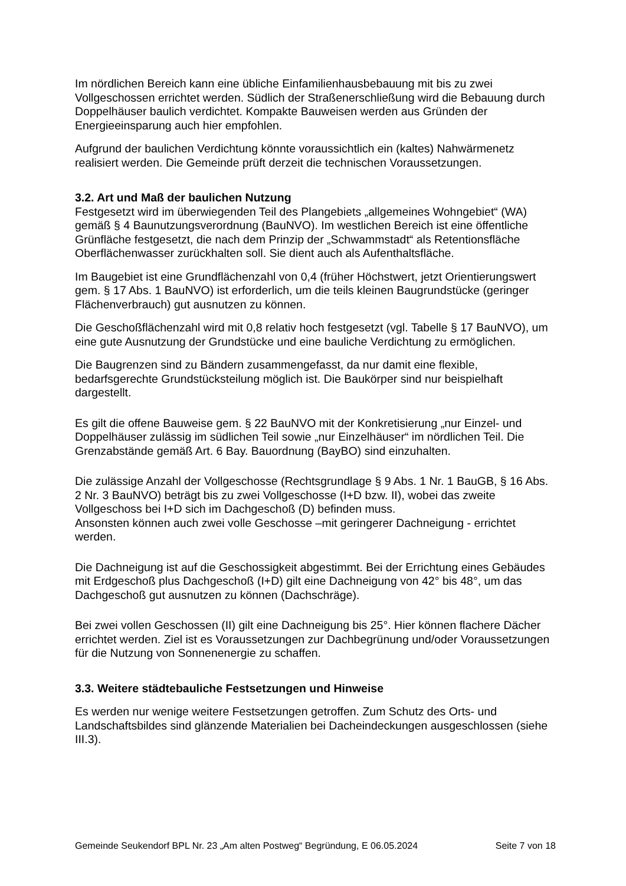Im nördlichen Bereich kann eine übliche Einfamilienhausbebauung mit bis zu zwei Vollgeschossen errichtet werden. Südlich der Straßenerschließung wird die Bebauung durch Doppelhäuser baulich verdichtet. Kompakte Bauweisen werden aus Gründen der Energieeinsparung auch hier empfohlen.
Aufgrund der baulichen Verdichtung könnte voraussichtlich ein (kaltes) Nahwärmenetz realisiert werden. Die Gemeinde prüft derzeit die technischen Voraussetzungen.
3.2. Art und Maß der baulichen Nutzung
Festgesetzt wird im überwiegenden Teil des Plangebiets „allgemeines Wohngebiet“ (WA) gemäß § 4 Baunutzungsverordnung (BauNVO). Im westlichen Bereich ist eine öffentliche Grünfläche festgesetzt, die nach dem Prinzip der „Schwammstadt“ als Retentionsfläche Oberflächenwasser zurückhalten soll. Sie dient auch als Aufenthaltsfläche.
Im Baugebiet ist eine Grundflächenzahl von 0,4 (früher Höchstwert, jetzt Orientierungswert gem. § 17 Abs. 1 BauNVO) ist erforderlich, um die teils kleinen Baugrundstücke (geringer Flächenverbrauch) gut ausnutzen zu können.
Die Geschoßflächenzahl wird mit 0,8 relativ hoch festgesetzt (vgl. Tabelle § 17 BauNVO), um eine gute Ausnutzung der Grundstücke und eine bauliche Verdichtung zu ermöglichen.
Die Baugrenzen sind zu Bändern zusammengefasst, da nur damit eine flexible, bedarfsgerechte Grundstücksteilung möglich ist. Die Baukörper sind nur beispielhaft dargestellt.
Es gilt die offene Bauweise gem. § 22 BauNVO mit der Konkretisierung „nur Einzel- und Doppelhäuser zulässig im südlichen Teil sowie „nur Einzelhäuser“ im nördlichen Teil. Die Grenzabstände gemäß Art. 6 Bay. Bauordnung (BayBO) sind einzuhalten.
Die zulässige Anzahl der Vollgeschosse (Rechtsgrundlage § 9 Abs. 1 Nr. 1 BauGB, § 16 Abs. 2 Nr. 3 BauNVO) beträgt bis zu zwei Vollgeschosse (I+D bzw. II), wobei das zweite Vollgeschoss bei I+D sich im Dachgeschoß (D) befinden muss.
Ansonsten können auch zwei volle Geschosse –mit geringerer Dachneigung - errichtet werden.
Die Dachneigung ist auf die Geschossigkeit abgestimmt. Bei der Errichtung eines Gebäudes mit Erdgeschoß plus Dachgeschoß (I+D) gilt eine Dachneigung von 42° bis 48°, um das Dachgeschoß gut ausnutzen zu können (Dachschräge).
Bei zwei vollen Geschossen (II) gilt eine Dachneigung bis 25°. Hier können flachere Dächer errichtet werden. Ziel ist es Voraussetzungen zur Dachbegrünung und/oder Voraussetzungen für die Nutzung von Sonnenenergie zu schaffen.
3.3. Weitere städtebauliche Festsetzungen und Hinweise
Es werden nur wenige weitere Festsetzungen getroffen. Zum Schutz des Orts- und Landschaftsbildes sind glänzende Materialien bei Dacheindeckungen ausgeschlossen (siehe III.3).
Gemeinde Seukendorf BPL Nr. 23 „Am alten Postweg“ Begründung, E 06.05.2024 Seite 7 von 18